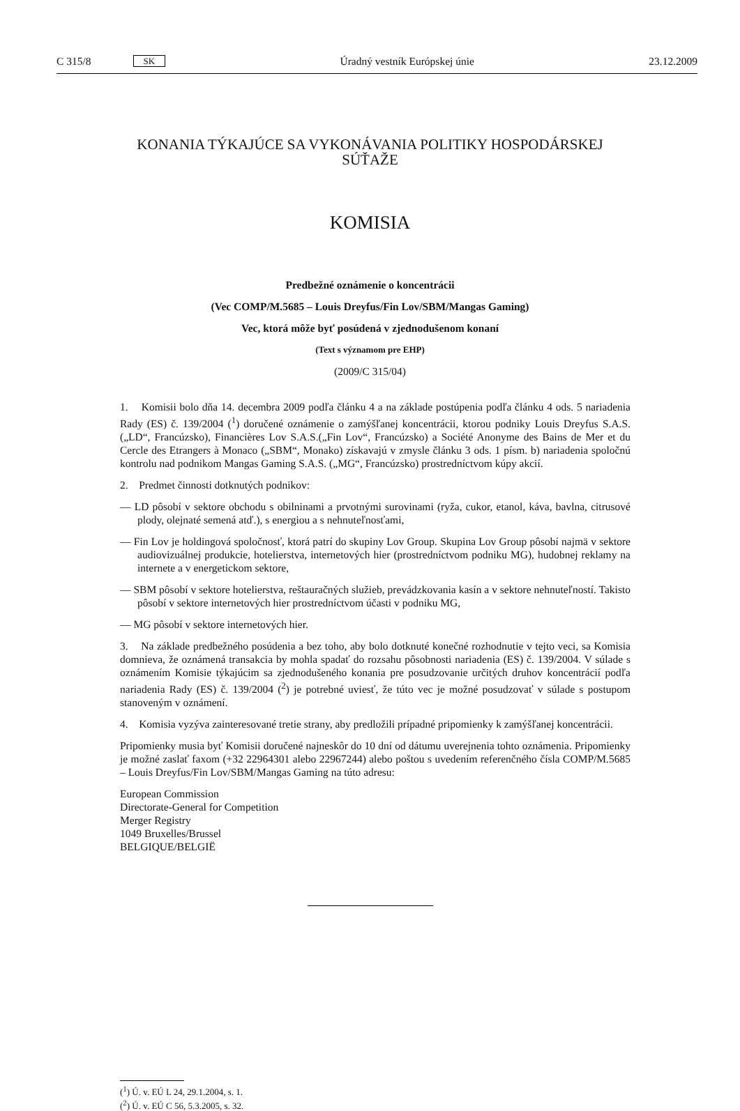C 315/8 SK Úradný vestník Európskej únie 23.12.2009
KONANIA TÝKAJÚCE SA VYKONÁVANIA POLITIKY HOSPODÁRSKEJ
SÚŤAŽE
KOMISIA
Predbežné oznámenie o koncentrácii
(Vec COMP/M.5685 – Louis Dreyfus/Fin Lov/SBM/Mangas Gaming)
Vec, ktorá môže byť posúdená v zjednodušenom konaní
(Text s významom pre EHP)
(2009/C 315/04)
1. Komisii bolo dňa 14. decembra 2009 podľa článku 4 a na základe postúpenia podľa článku 4 ods. 5 nariadenia Rady (ES) č. 139/2004 (<sup>1</sup>) doručené oznámenie o zamýšľanej koncentrácii, ktorou podniky Louis Dreyfus S.A.S. („LD“, Francúzsko), Financières Lov S.A.S.(„Fin Lov“, Francúzsko) a Société Anonyme des Bains de Mer et du Cercle des Etrangers à Monaco („SBM“, Monako) získavajú v zmysle článku 3 ods. 1 písm. b) nariadenia spoločnú kontrolu nad podnikom Mangas Gaming S.A.S. („MG“, Francúzsko) prostredníctvom kúpy akcií.
2. Predmet činnosti dotknutých podnikov:
— LD pôsobí v sektore obchodu s obilninami a prvotnými surovinami (ryža, cukor, etanol, káva, bavlna, citrusové plody, olejnaté semená atď.), s energiou a s nehnuteľnosťami,
— Fin Lov je holdingová spoločnosť, ktorá patrí do skupiny Lov Group. Skupina Lov Group pôsobí najmä v sektore audiovizuálnej produkcie, hotelierstva, internetových hier (prostredníctvom podniku MG), hudobnej reklamy na internete a v energetickom sektore,
— SBM pôsobí v sektore hotelierstva, reštauračných služieb, prevádzkovania kasín a v sektore nehnuteľností. Takisto pôsobí v sektore internetových hier prostredníctvom účasti v podniku MG,
— MG pôsobí v sektore internetových hier.
3. Na základe predbežného posúdenia a bez toho, aby bolo dotknuté konečné rozhodnutie v tejto veci, sa Komisia domnieva, že oznámená transakcia by mohla spadať do rozsahu pôsobnosti nariadenia (ES) č. 139/2004. V súlade s oznámením Komisie týkajúcim sa zjednodušeného konania pre posudzovanie určitých druhov koncentrácií podľa nariadenia Rady (ES) č. 139/2004 (<sup>2</sup>) je potrebné uviesť, že túto vec je možné posudzovať v súlade s postupom stanoveným v oznámení.
4. Komisia vyzýva zainteresované tretie strany, aby predložili prípadné pripomienky k zamýšľanej koncentrácii.
Pripomienky musia byť Komisii doručené najneskôr do 10 dní od dátumu uverejnenia tohto oznámenia. Pripomienky je možné zaslať faxom (+32 22964301 alebo 22967244) alebo poštou s uvedením referenčného čísla COMP/M.5685 – Louis Dreyfus/Fin Lov/SBM/Mangas Gaming na túto adresu:
European Commission
Directorate-General for Competition
Merger Registry
1049 Bruxelles/Brussel
BELGIQUE/BELGIË
(<sup>1</sup>) Ú. v. EÚ L 24, 29.1.2004, s. 1.
(<sup>2</sup>) Ú. v. EÚ C 56, 5.3.2005, s. 32.